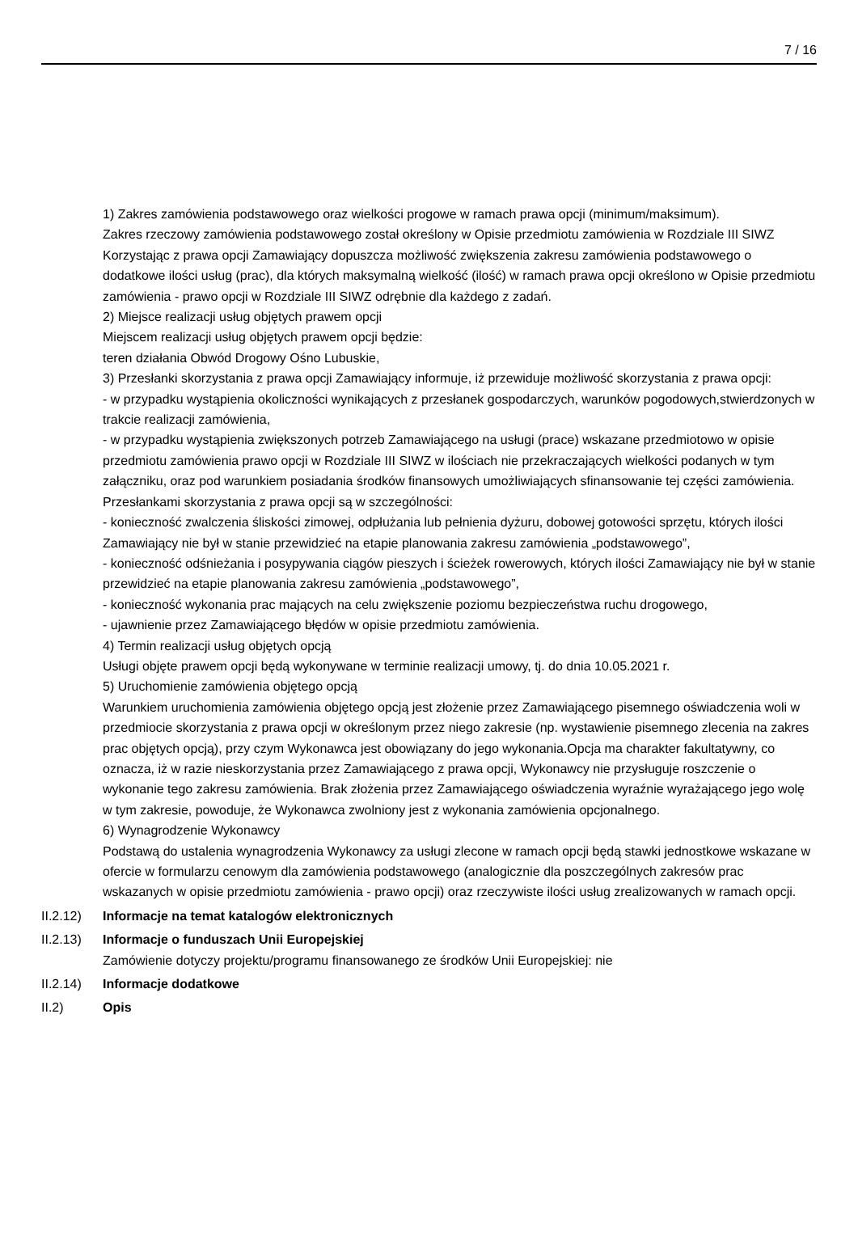7 / 16
1) Zakres zamówienia podstawowego oraz wielkości progowe w ramach prawa opcji (minimum/maksimum).
Zakres rzeczowy zamówienia podstawowego został określony w Opisie przedmiotu zamówienia w Rozdziale III SIWZ
Korzystając z prawa opcji Zamawiający dopuszcza możliwość zwiększenia zakresu zamówienia podstawowego o dodatkowe ilości usług (prac), dla których maksymalną wielkość (ilość) w ramach prawa opcji określono w Opisie przedmiotu zamówienia - prawo opcji w Rozdziale III SIWZ odrębnie dla każdego z zadań.
2) Miejsce realizacji usług objętych prawem opcji
Miejscem realizacji usług objętych prawem opcji będzie:
teren działania Obwód Drogowy Ośno Lubuskie,
3) Przesłanki skorzystania z prawa opcji Zamawiający informuje, iż przewiduje możliwość skorzystania z prawa opcji:
- w przypadku wystąpienia okoliczności wynikających z przesłanek gospodarczych, warunków pogodowych,stwierdzonych w trakcie realizacji zamówienia,
- w przypadku wystąpienia zwiększonych potrzeb Zamawiającego na usługi (prace) wskazane przedmiotowo w opisie przedmiotu zamówienia prawo opcji w Rozdziale III SIWZ w ilościach nie przekraczających wielkości podanych w tym załączniku, oraz pod warunkiem posiadania środków finansowych umożliwiających sfinansowanie tej części zamówienia.
Przesłankami skorzystania z prawa opcji są w szczególności:
- konieczność zwalczenia śliskości zimowej, odpłużania lub pełnienia dyżuru, dobowej gotowości sprzętu, których ilości Zamawiający nie był w stanie przewidzieć na etapie planowania zakresu zamówienia „podstawowego”,
- konieczność odśnieżania i posypywania ciągów pieszych i ścieżek rowerowych, których ilości Zamawiający nie był w stanie przewidzieć na etapie planowania zakresu zamówienia „podstawowego”,
- konieczność wykonania prac mających na celu zwiększenie poziomu bezpieczeństwa ruchu drogowego,
- ujawnienie przez Zamawiającego błędów w opisie przedmiotu zamówienia.
4) Termin realizacji usług objętych opcją
Usługi objęte prawem opcji będą wykonywane w terminie realizacji umowy, tj. do dnia 10.05.2021 r.
5) Uruchomienie zamówienia objętego opcją
Warunkiem uruchomienia zamówienia objętego opcją jest złożenie przez Zamawiającego pisemnego oświadczenia woli w przedmiocie skorzystania z prawa opcji w określonym przez niego zakresie (np. wystawienie pisemnego zlecenia na zakres prac objętych opcją), przy czym Wykonawca jest obowiązany do jego wykonania.Opcja ma charakter fakultatywny, co oznacza, iż w razie nieskorzystania przez Zamawiającego z prawa opcji, Wykonawcy nie przysługuje roszczenie o wykonanie tego zakresu zamówienia. Brak złożenia przez Zamawiającego oświadczenia wyraźnie wyrażającego jego wolę w tym zakresie, powoduje, że Wykonawca zwolniony jest z wykonania zamówienia opcjonalnego.
6) Wynagrodzenie Wykonawcy
Podstawą do ustalenia wynagrodzenia Wykonawcy za usługi zlecone w ramach opcji będą stawki jednostkowe wskazane w ofercie w formularzu cenowym dla zamówienia podstawowego (analogicznie dla poszczególnych zakresów prac wskazanych w opisie przedmiotu zamówienia - prawo opcji) oraz rzeczywiste ilości usług zrealizowanych w ramach opcji.
II.2.12)
Informacje na temat katalogów elektronicznych
II.2.13)
Informacje o funduszach Unii Europejskiej
Zamówienie dotyczy projektu/programu finansowanego ze środków Unii Europejskiej: nie
II.2.14)
Informacje dodatkowe
II.2) Opis